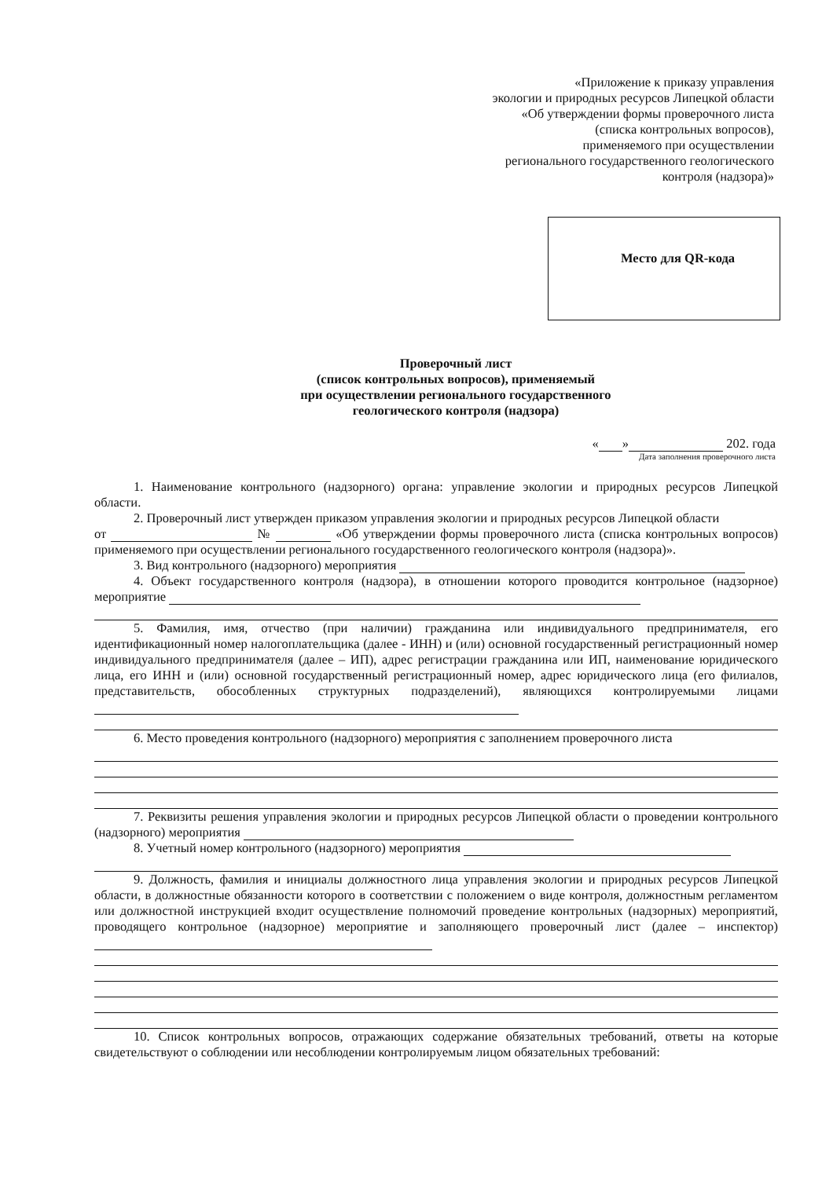«Приложение к приказу управления
экологии и природных ресурсов Липецкой области
«Об утверждении формы проверочного листа
(списка контрольных вопросов),
применяемого при осуществлении
регионального государственного геологического
контроля (надзора)»
Место для QR-кода
Проверочный лист
(список контрольных вопросов), применяемый
при осуществлении регионального государственного
геологического контроля (надзора)
« » 202. года
Дата заполнения проверочного листа
1. Наименование контрольного (надзорного) органа: управление экологии и природных ресурсов Липецкой области.
2. Проверочный лист утвержден приказом управления экологии и природных ресурсов Липецкой области
от № «Об утверждении формы проверочного листа (списка контрольных вопросов) применяемого при осуществлении регионального государственного геологического контроля (надзора)».
3. Вид контрольного (надзорного) мероприятия
4. Объект государственного контроля (надзора), в отношении которого проводится контрольное (надзорное) мероприятие
5. Фамилия, имя, отчество (при наличии) гражданина или индивидуального предпринимателя, его идентификационный номер налогоплательщика (далее - ИНН) и (или) основной государственный регистрационный номер индивидуального предпринимателя (далее – ИП), адрес регистрации гражданина или ИП, наименование юридического лица, его ИНН и (или) основной государственный регистрационный номер, адрес юридического лица (его филиалов, представительств, обособленных структурных подразделений), являющихся контролируемыми лицами
6. Место проведения контрольного (надзорного) мероприятия с заполнением проверочного листа
7. Реквизиты решения управления экологии и природных ресурсов Липецкой области о проведении контрольного (надзорного) мероприятия
8. Учетный номер контрольного (надзорного) мероприятия
9. Должность, фамилия и инициалы должностного лица управления экологии и природных ресурсов Липецкой области, в должностные обязанности которого в соответствии с положением о виде контроля, должностным регламентом или должностной инструкцией входит осуществление полномочий проведение контрольных (надзорных) мероприятий, проводящего контрольное (надзорное) мероприятие и заполняющего проверочный лист (далее – инспектор)
10. Список контрольных вопросов, отражающих содержание обязательных требований, ответы на которые свидетельствуют о соблюдении или несоблюдении контролируемым лицом обязательных требований: